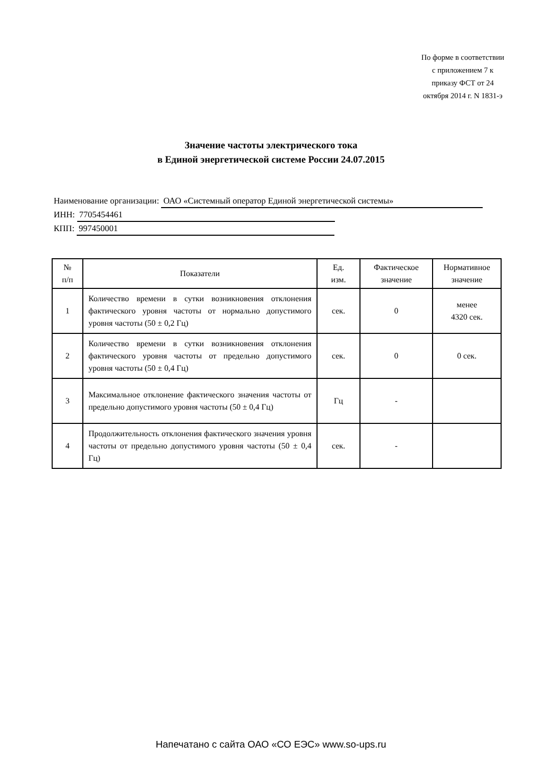По форме в соответствии с приложением 7 к приказу ФСТ от 24 октября 2014 г. N 1831-э
Значение частоты электрического тока
в Единой энергетической системе России 24.07.2015
Наименование организации: ОАО «Системный оператор Единой энергетической системы»
ИНН: 7705454461
КПП: 997450001
| № п/п | Показатели | Ед. изм. | Фактическое значение | Нормативное значение |
| --- | --- | --- | --- | --- |
| 1 | Количество времени в сутки возникновения отклонения фактического уровня частоты от нормально допустимого уровня частоты (50 ± 0,2 Гц) | сек. | 0 | менее 4320 сек. |
| 2 | Количество времени в сутки возникновения отклонения фактического уровня частоты от предельно допустимого уровня частоты (50 ± 0,4 Гц) | сек. | 0 | 0 сек. |
| 3 | Максимальное отклонение фактического значения частоты от предельно допустимого уровня частоты (50 ± 0,4 Гц) | Гц | - | |
| 4 | Продолжительность отклонения фактического значения уровня частоты от предельно допустимого уровня частоты (50 ± 0,4 Гц) | сек. | - | |
Напечатано с сайта ОАО «СО ЕЭС» www.so-ups.ru